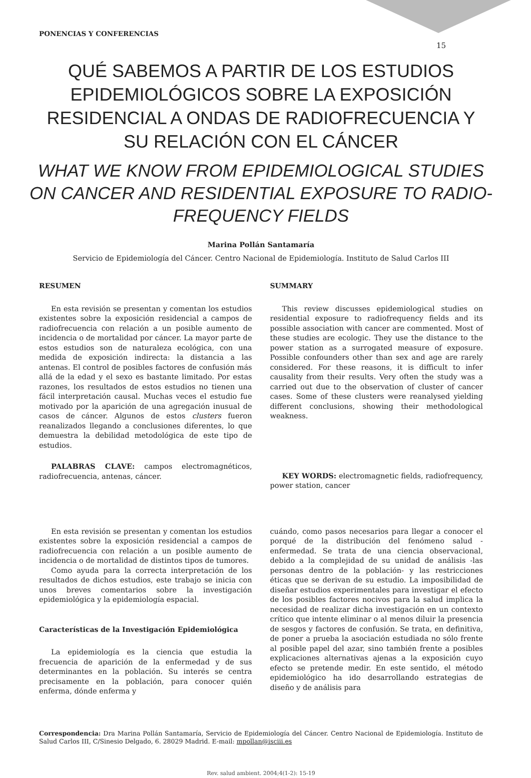PONENCIAS Y CONFERENCIAS
15
QUÉ SABEMOS A PARTIR DE LOS ESTUDIOS EPIDEMIOLÓGICOS SOBRE LA EXPOSICIÓN RESIDENCIAL A ONDAS DE RADIOFRECUENCIA Y SU RELACIÓN CON EL CÁNCER
WHAT WE KNOW FROM EPIDEMIOLOGICAL STUDIES ON CANCER AND RESIDENTIAL EXPOSURE TO RADIO-FREQUENCY FIELDS
Marina Pollán Santamaría
Servicio de Epidemiología del Cáncer. Centro Nacional de Epidemiología. Instituto de Salud Carlos III
RESUMEN
En esta revisión se presentan y comentan los estudios existentes sobre la exposición residencial a campos de radiofrecuencia con relación a un posible aumento de incidencia o de mortalidad por cáncer. La mayor parte de estos estudios son de naturaleza ecológica, con una medida de exposición indirecta: la distancia a las antenas. El control de posibles factores de confusión más allá de la edad y el sexo es bastante limitado. Por estas razones, los resultados de estos estudios no tienen una fácil interpretación causal. Muchas veces el estudio fue motivado por la aparición de una agregación inusual de casos de cáncer. Algunos de estos clusters fueron reanalizados llegando a conclusiones diferentes, lo que demuestra la debilidad metodológica de este tipo de estudios.
PALABRAS CLAVE: campos electromagnéticos, radiofrecuencia, antenas, cáncer.
SUMMARY
This review discusses epidemiological studies on residential exposure to radiofrequency fields and its possible association with cancer are commented. Most of these studies are ecologic. They use the distance to the power station as a surrogated measure of exposure. Possible confounders other than sex and age are rarely considered. For these reasons, it is difficult to infer causality from their results. Very often the study was a carried out due to the observation of cluster of cancer cases. Some of these clusters were reanalysed yielding different conclusions, showing their methodological weakness.
KEY WORDS: electromagnetic fields, radiofrequency, power station, cancer
En esta revisión se presentan y comentan los estudios existentes sobre la exposición residencial a campos de radiofrecuencia con relación a un posible aumento de incidencia o de mortalidad de distintos tipos de tumores.
Como ayuda para la correcta interpretación de los resultados de dichos estudios, este trabajo se inicia con unos breves comentarios sobre la investigación epidemiológica y la epidemiología espacial.
Características de la Investigación Epidemiológica
La epidemiología es la ciencia que estudia la frecuencia de aparición de la enfermedad y de sus determinantes en la población. Su interés se centra precisamente en la población, para conocer quién enferma, dónde enferma y
cuándo, como pasos necesarios para llegar a conocer el porqué de la distribución del fenómeno salud - enfermedad. Se trata de una ciencia observacional, debido a la complejidad de su unidad de análisis -las personas dentro de la población- y las restricciones éticas que se derivan de su estudio. La imposibilidad de diseñar estudios experimentales para investigar el efecto de los posibles factores nocivos para la salud implica la necesidad de realizar dicha investigación en un contexto crítico que intente eliminar o al menos diluir la presencia de sesgos y factores de confusión. Se trata, en definitiva, de poner a prueba la asociación estudiada no sólo frente al posible papel del azar, sino también frente a posibles explicaciones alternativas ajenas a la exposición cuyo efecto se pretende medir. En este sentido, el método epidemiológico ha ido desarrollando estrategias de diseño y de análisis para
Correspondencia: Dra Marina Pollán Santamaría, Servicio de Epidemiología del Cáncer. Centro Nacional de Epidemiología. Instituto de Salud Carlos III, C/Sinesio Delgado, 6. 28029 Madrid. E-mail: mpollan@isciii.es
Rev. salud ambient. 2004;4(1-2): 15-19